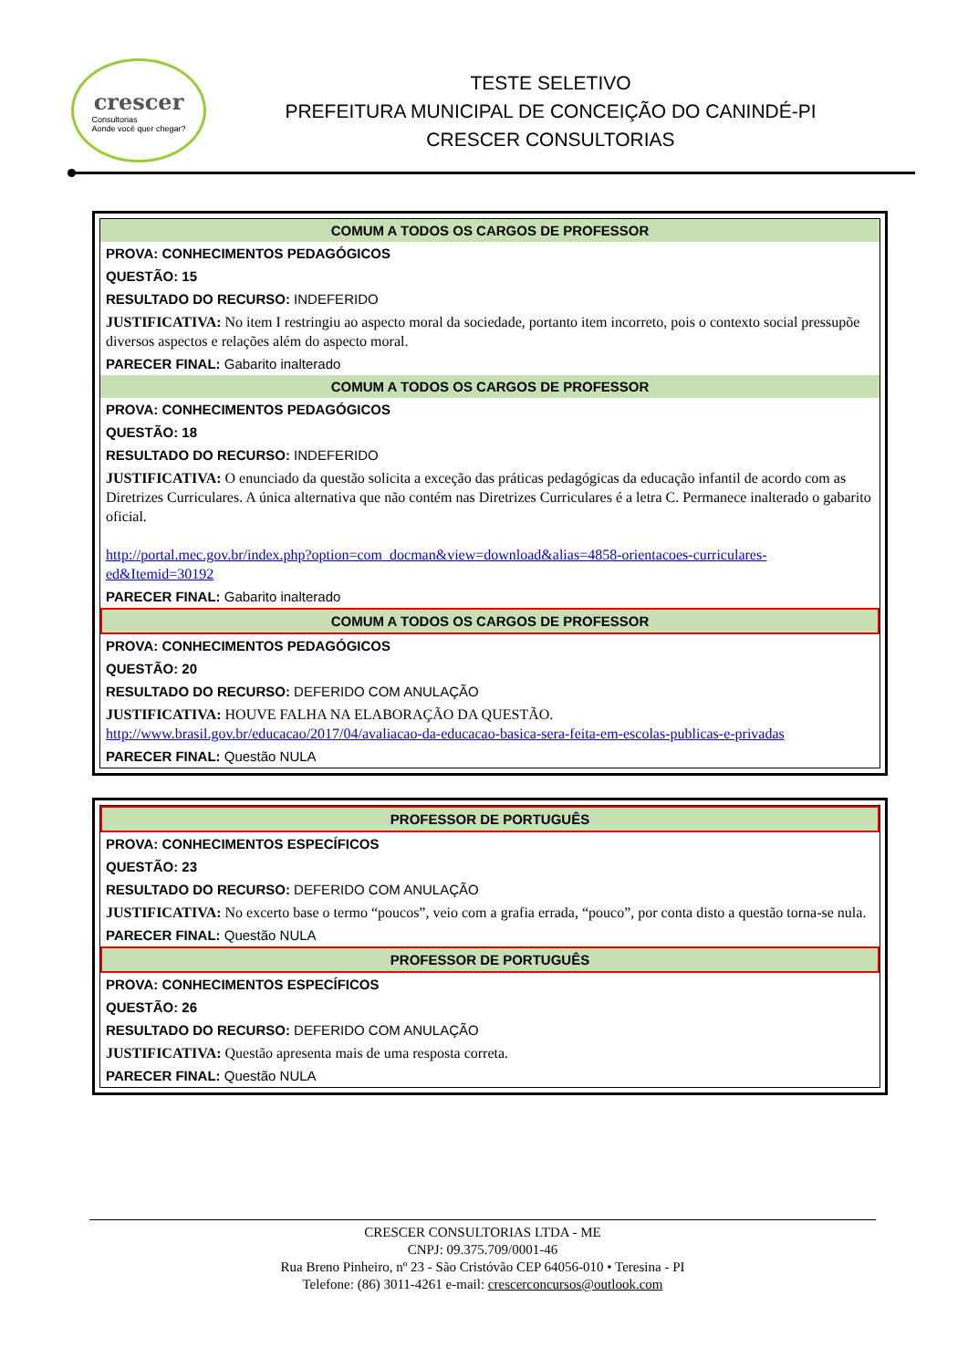crescer
Consultorias
Aonde você quer chegar?
TESTE SELETIVO
PREFEITURA MUNICIPAL DE CONCEIÇÃO DO CANINDÉ-PI
CRESCER CONSULTORIAS
COMUM A TODOS OS CARGOS DE PROFESSOR
PROVA: CONHECIMENTOS PEDAGÓGICOS
QUESTÃO: 15
RESULTADO DO RECURSO: INDEFERIDO
JUSTIFICATIVA: No item I restringiu ao aspecto moral da sociedade, portanto item incorreto, pois o contexto social pressupõe diversos aspectos e relações além do aspecto moral.
PARECER FINAL: Gabarito inalterado
COMUM A TODOS OS CARGOS DE PROFESSOR
PROVA: CONHECIMENTOS PEDAGÓGICOS
QUESTÃO: 18
RESULTADO DO RECURSO: INDEFERIDO
JUSTIFICATIVA: O enunciado da questão solicita a exceção das práticas pedagógicas da educação infantil de acordo com as Diretrizes Curriculares. A única alternativa que não contém nas Diretrizes Curriculares é a letra C. Permanece inalterado o gabarito oficial.
http://portal.mec.gov.br/index.php?option=com_docman&view=download&alias=4858-orientacoes-curriculares-ed&Itemid=30192
PARECER FINAL: Gabarito inalterado
COMUM A TODOS OS CARGOS DE PROFESSOR
PROVA: CONHECIMENTOS PEDAGÓGICOS
QUESTÃO: 20
RESULTADO DO RECURSO: DEFERIDO COM ANULAÇÃO
JUSTIFICATIVA: HOUVE FALHA NA ELABORAÇÃO DA QUESTÃO.
http://www.brasil.gov.br/educacao/2017/04/avaliacao-da-educacao-basica-sera-feita-em-escolas-publicas-e-privadas
PARECER FINAL: Questão NULA
PROFESSOR DE PORTUGUÊS
PROVA: CONHECIMENTOS ESPECÍFICOS
QUESTÃO: 23
RESULTADO DO RECURSO: DEFERIDO COM ANULAÇÃO
JUSTIFICATIVA: No excerto base o termo “poucos”, veio com a grafia errada, “pouco”, por conta disto a questão torna-se nula.
PARECER FINAL: Questão NULA
PROFESSOR DE PORTUGUÊS
PROVA: CONHECIMENTOS ESPECÍFICOS
QUESTÃO: 26
RESULTADO DO RECURSO: DEFERIDO COM ANULAÇÃO
JUSTIFICATIVA: Questão apresenta mais de uma resposta correta.
PARECER FINAL: Questão NULA
CRESCER CONSULTORIAS LTDA - ME
CNPJ: 09.375.709/0001-46
Rua Breno Pinheiro, nº 23 - São Cristóvão CEP 64056-010 • Teresina - PI
Telefone: (86) 3011-4261 e-mail: crescerconcursos@outlook.com